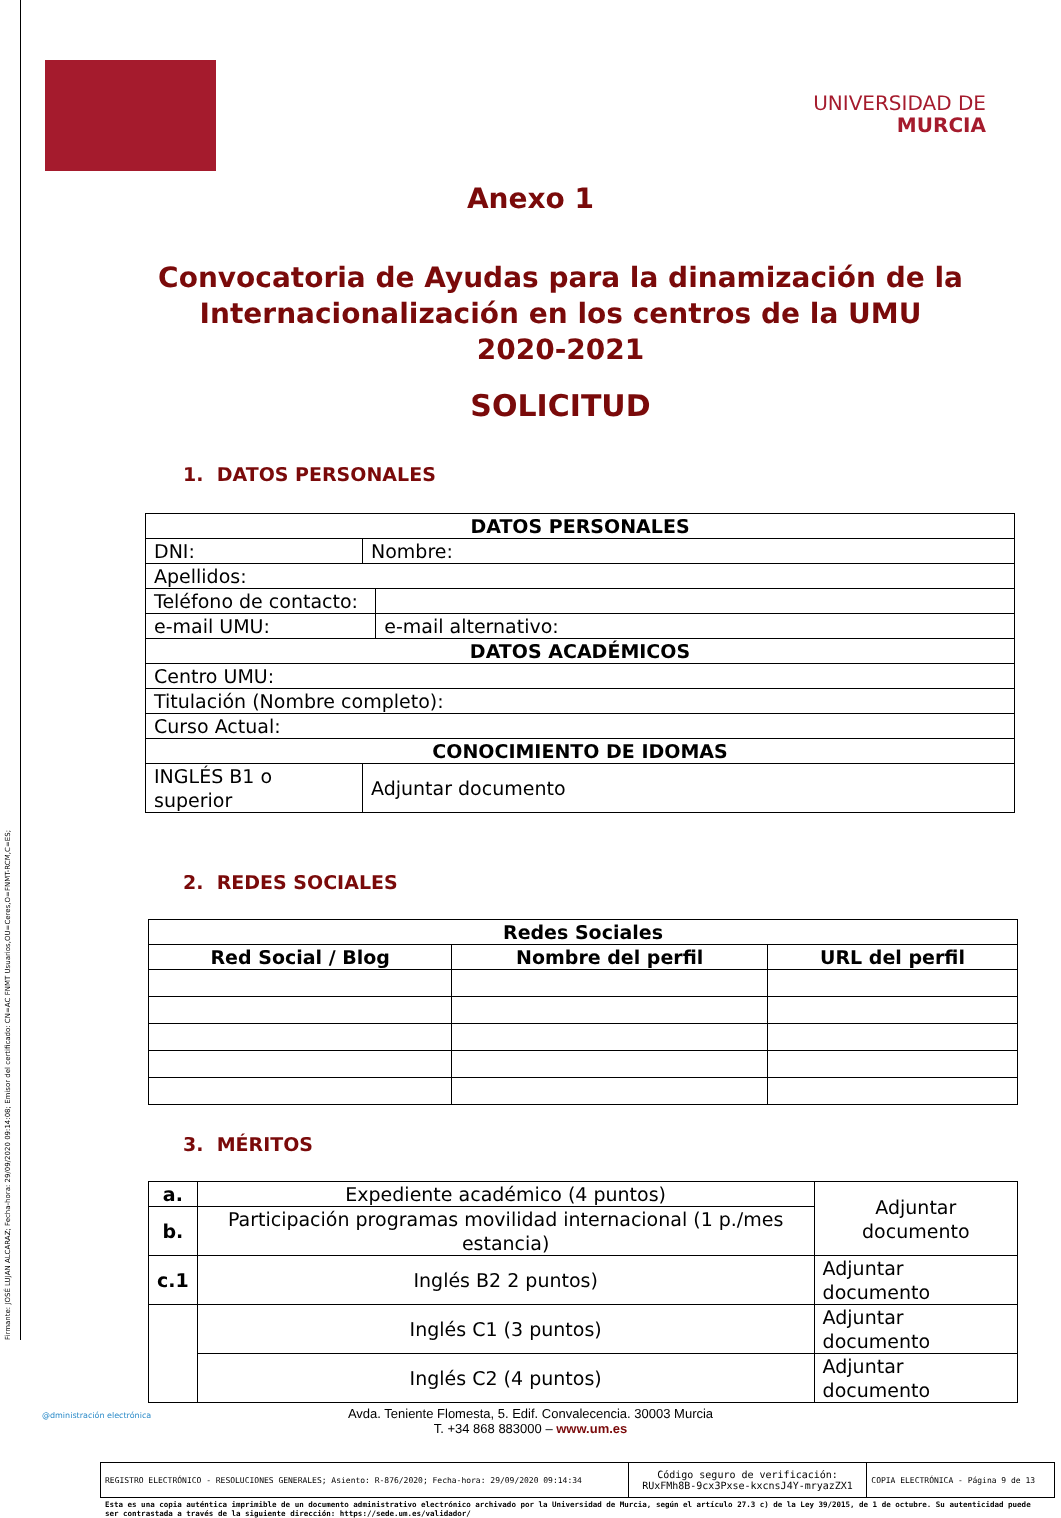Firmante: JOSÉ LUJAN ALCARAZ; Fecha-hora: 29/09/2020 09:14:08; Emisor del certificado: CN=AC FNMT Usuarios,OU=Ceres,O=FNMT-RCM,C=ES;
UNIVERSIDAD DE
MURCIA
Anexo 1
Convocatoria de Ayudas para la dinamización de la Internacionalización en los centros de la UMU
2020-2021
SOLICITUD
1. DATOS PERSONALES
| DATOS PERSONALES | | |
| --- | --- | --- |
| DNI: | Nombre: | |
| Apellidos: | | |
| Teléfono de contacto: | | |
| e-mail UMU: | | e-mail alternativo: |
| DATOS ACADÉMICOS | | |
| Centro UMU: | | |
| Titulación (Nombre completo): | | |
| Curso Actual: | | |
| CONOCIMIENTO DE IDOMAS | | |
| INGLÉS B1 o superior | Adjuntar documento | |
2. REDES SOCIALES
| Redes Sociales | | |
| --- | --- | --- |
| Red Social / Blog | Nombre del perfil | URL del perfil |
3. MÉRITOS
| a. | Expediente académico (4 puntos) | Adjuntar documento |
| b. | Participación programas movilidad internacional (1 p./mes estancia) | |
| c.1 | Inglés B2 2 puntos) | Adjuntar documento |
| | Inglés C1 (3 puntos) | Adjuntar documento |
| | Inglés C2 (4 puntos) | Adjuntar documento |
@dministración electrónica
Avda. Teniente Flomesta, 5. Edif. Convalecencia. 30003 Murcia
T. +34 868 883000 – www.um.es
| REGISTRO ELECTRÓNICO - RESOLUCIONES GENERALES; Asiento: R-876/2020; Fecha-hora: 29/09/2020 09:14:34 | Código seguro de verificación: RUxFMh8B-9cx3Pxse-kxcnsJ4Y-mryazZX1 | COPIA ELECTRÓNICA - Página 9 de 13 |
Esta es una copia auténtica imprimible de un documento administrativo electrónico archivado por la Universidad de Murcia, según el artículo 27.3 c) de la Ley 39/2015, de 1 de octubre. Su autenticidad puede ser contrastada a través de la siguiente dirección: https://sede.um.es/validador/